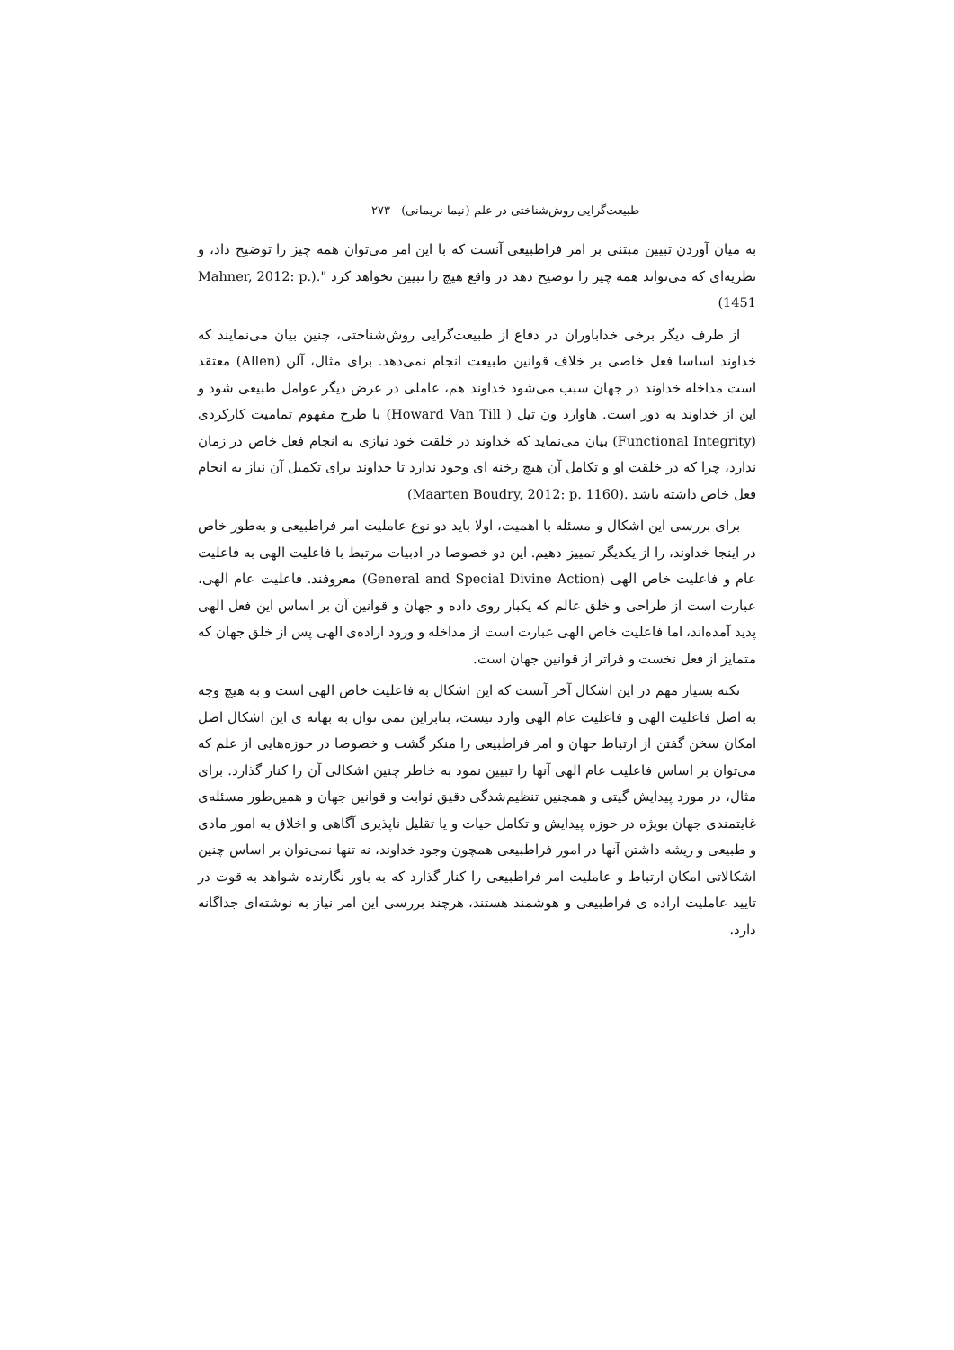طبیعت‌گرایی روش‌شناختی در علم (نیما نریمانی) ۲۷۳
به میان آوردن تبیین مبتنی بر امر فراطبیعی آنست که با این امر می‌توان همه چیز را توضیح داد، و نظریه‌ای که می‌تواند همه چیز را توضیح دهد در واقع هیچ را تبیین نخواهد کرد ".(Mahner, 2012: p. 1451)
از طرف دیگر برخی خداباوران در دفاع از طبیعت‌گرایی روش‌شناختی، چنین بیان می‌نمایند که خداوند اساسا فعل خاصی بر خلاف قوانین طبیعت انجام نمی‌دهد. برای مثال، آلن (Allen) معتقد است مداخله خداوند در جهان سبب می‌شود خداوند هم، عاملی در عرض دیگر عوامل طبیعی شود و این از خداوند به دور است. هاوارد ون تیل ( Howard Van Till) با طرح مفهوم تمامیت کارکردی (Functional Integrity) بیان می‌نماید که خداوند در خلقت خود نیازی به انجام فعل خاص در زمان ندارد، چرا که در خلقت او و تکامل آن هیچ رخنه ای وجود ندارد تا خداوند برای تکمیل آن نیاز به انجام فعل خاص داشته باشد .(Maarten Boudry, 2012: p. 1160)
برای بررسی این اشکال و مسئله با اهمیت، اولا باید دو نوع عاملیت امر فراطبیعی و به‌طور خاص در اینجا خداوند، را از یکدیگر تمییز دهیم. این دو خصوصا در ادبیات مرتبط با فاعلیت الهی به فاعلیت عام و فاعلیت خاص الهی (General and Special Divine Action) معروفند. فاعلیت عام الهی، عبارت است از طراحی و خلق عالم که یکبار روی داده و جهان و قوانین آن بر اساس این فعل الهی پدید آمده‌اند، اما فاعلیت خاص الهی عبارت است از مداخله و ورود اراده‌ی الهی پس از خلق جهان که متمایز از فعل نخست و فراتر از قوانین جهان است.
نکته بسیار مهم در این اشکال آخر آنست که این اشکال به فاعلیت خاص الهی است و به هیچ وجه به اصل فاعلیت الهی و فاعلیت عام الهی وارد نیست، بنابراین نمی توان به بهانه ی این اشکال اصل امکان سخن گفتن از ارتباط جهان و امر فراطبیعی را منکر گشت و خصوصا در حوزه‌هایی از علم که می‌توان بر اساس فاعلیت عام الهی آنها را تبیین نمود به خاطر چنین اشکالی آن را کنار گذارد. برای مثال، در مورد پیدایش گیتی و همچنین تنظیم‌شدگی دقیق ثوابت و قوانین جهان و همین‌طور مسئله‌ی غایتمندی جهان بویژه در حوزه پیدایش و تکامل حیات و یا تقلیل ناپذیری آگاهی و اخلاق به امور مادی و طبیعی و ریشه داشتن آنها در امور فراطبیعی همچون وجود خداوند، نه تنها نمی‌توان بر اساس چنین اشکالاتی امکان ارتباط و عاملیت امر فراطبیعی را کنار گذارد که به باور نگارنده شواهد به قوت در تایید عاملیت اراده ی فراطبیعی و هوشمند هستند، هرچند بررسی این امر نیاز به نوشته‌ای جداگانه دارد.